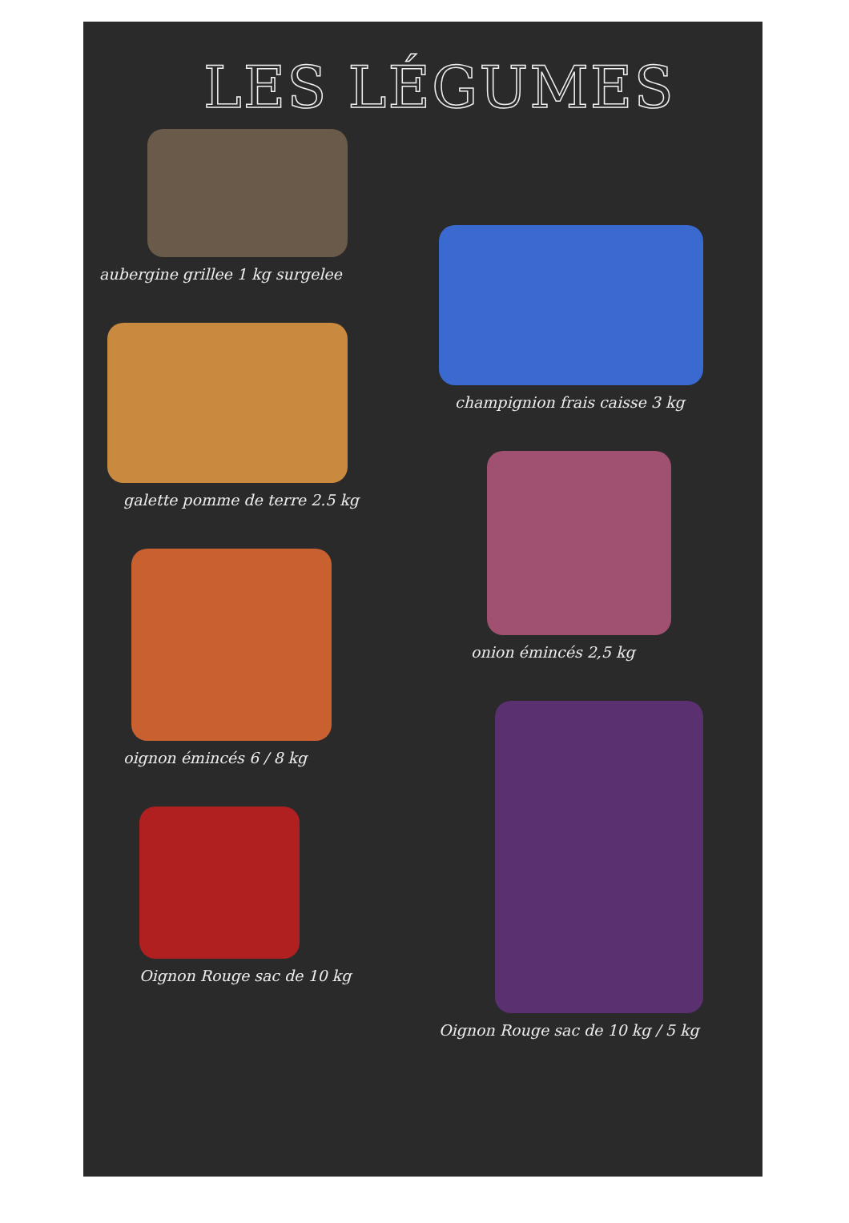LES LÉGUMES
aubergine grillee 1 kg surgelee
galette pomme de terre 2.5 kg
oignon émincés 6 / 8 kg
Oignon Rouge sac de 10 kg
champignion frais caisse 3 kg
onion émincés 2,5 kg
Oignon Rouge sac de 10 kg / 5 kg